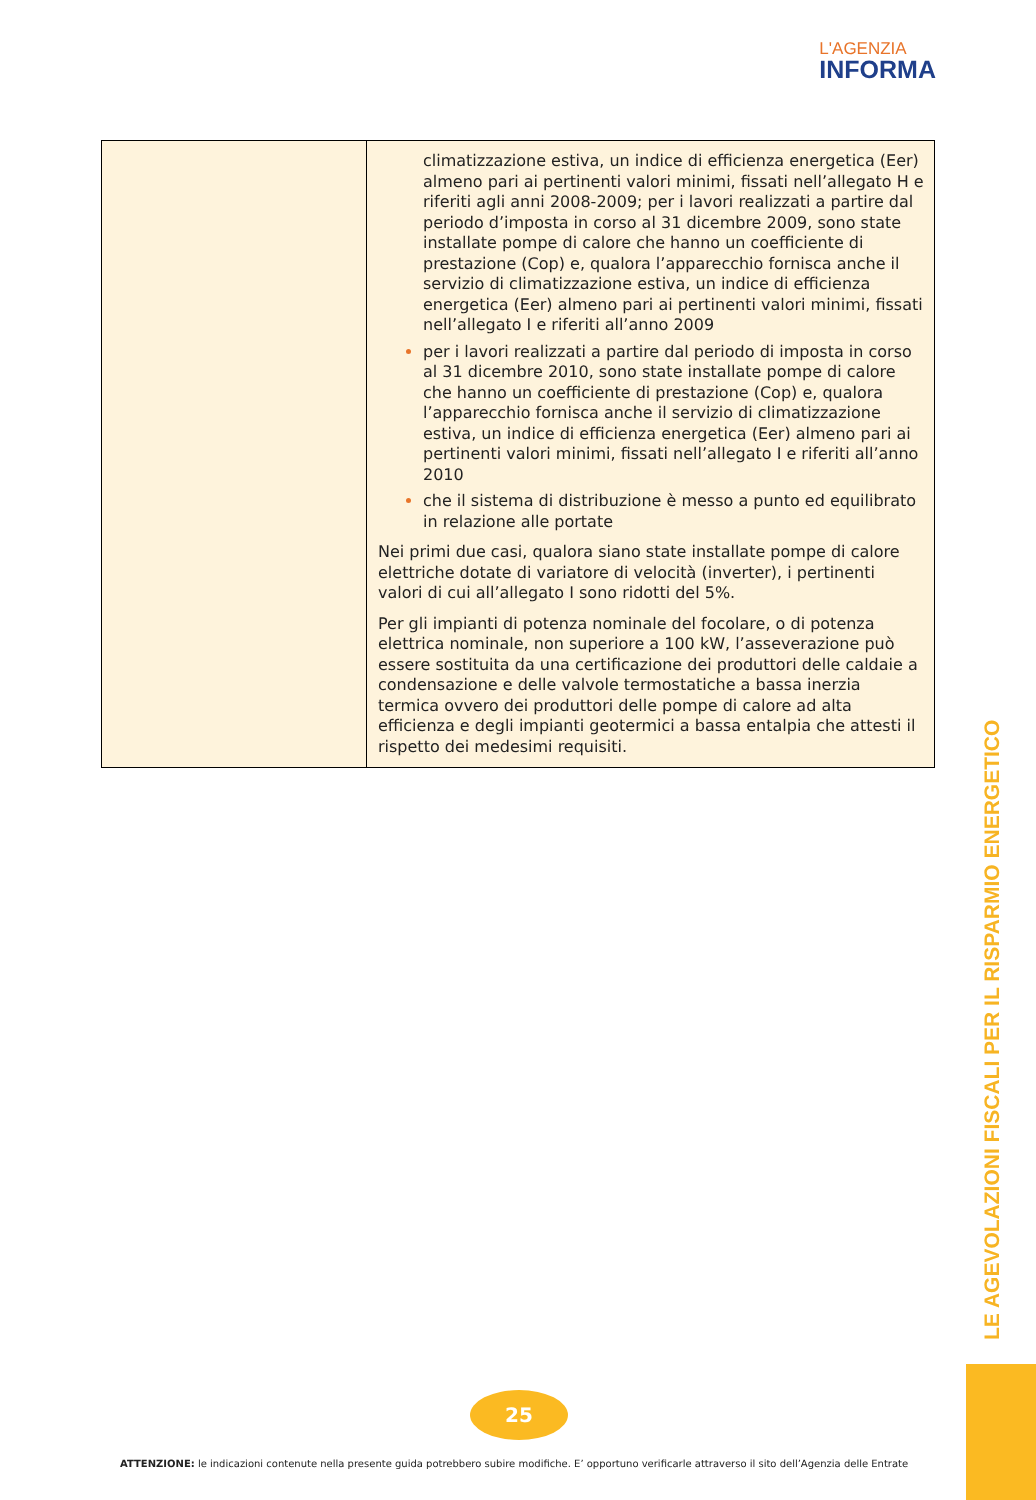L'AGENZIA
INFORMA
| | climatizzazione estiva, un indice di efficienza energetica (Eer) almeno pari ai pertinenti valori minimi, fissati nell’allegato H e riferiti agli anni 2008-2009; per i lavori realizzati a partire dal periodo d’imposta in corso al 31 dicembre 2009, sono state installate pompe di calore che hanno un coefficiente di prestazione (Cop) e, qualora l’apparecchio fornisca anche il servizio di climatizzazione estiva, un indice di efficienza energetica (Eer) almeno pari ai pertinenti valori minimi, fissati nell’allegato I e riferiti all’anno 2009 per i lavori realizzati a partire dal periodo di imposta in corso al 31 dicembre 2010, sono state installate pompe di calore che hanno un coefficiente di prestazione (Cop) e, qualora l’apparecchio fornisca anche il servizio di climatizzazione estiva, un indice di efficienza energetica (Eer) almeno pari ai pertinenti valori minimi, fissati nell’allegato I e riferiti all’anno 2010 che il sistema di distribuzione è messo a punto ed equilibrato in relazione alle portate Nei primi due casi, qualora siano state installate pompe di calore elettriche dotate di variatore di velocità (inverter), i pertinenti valori di cui all’allegato I sono ridotti del 5%. Per gli impianti di potenza nominale del focolare, o di potenza elettrica nominale, non superiore a 100 kW, l’asseverazione può essere sostituita da una certificazione dei produttori delle caldaie a condensazione e delle valvole termostatiche a bassa inerzia termica ovvero dei produttori delle pompe di calore ad alta efficienza e degli impianti geotermici a bassa entalpia che attesti il rispetto dei medesimi requisiti. |
LE AGEVOLAZIONI FISCALI PER IL RISPARMIO ENERGETICO
25
ATTENZIONE: le indicazioni contenute nella presente guida potrebbero subire modifiche. E’ opportuno verificarle attraverso il sito dell’Agenzia delle Entrate